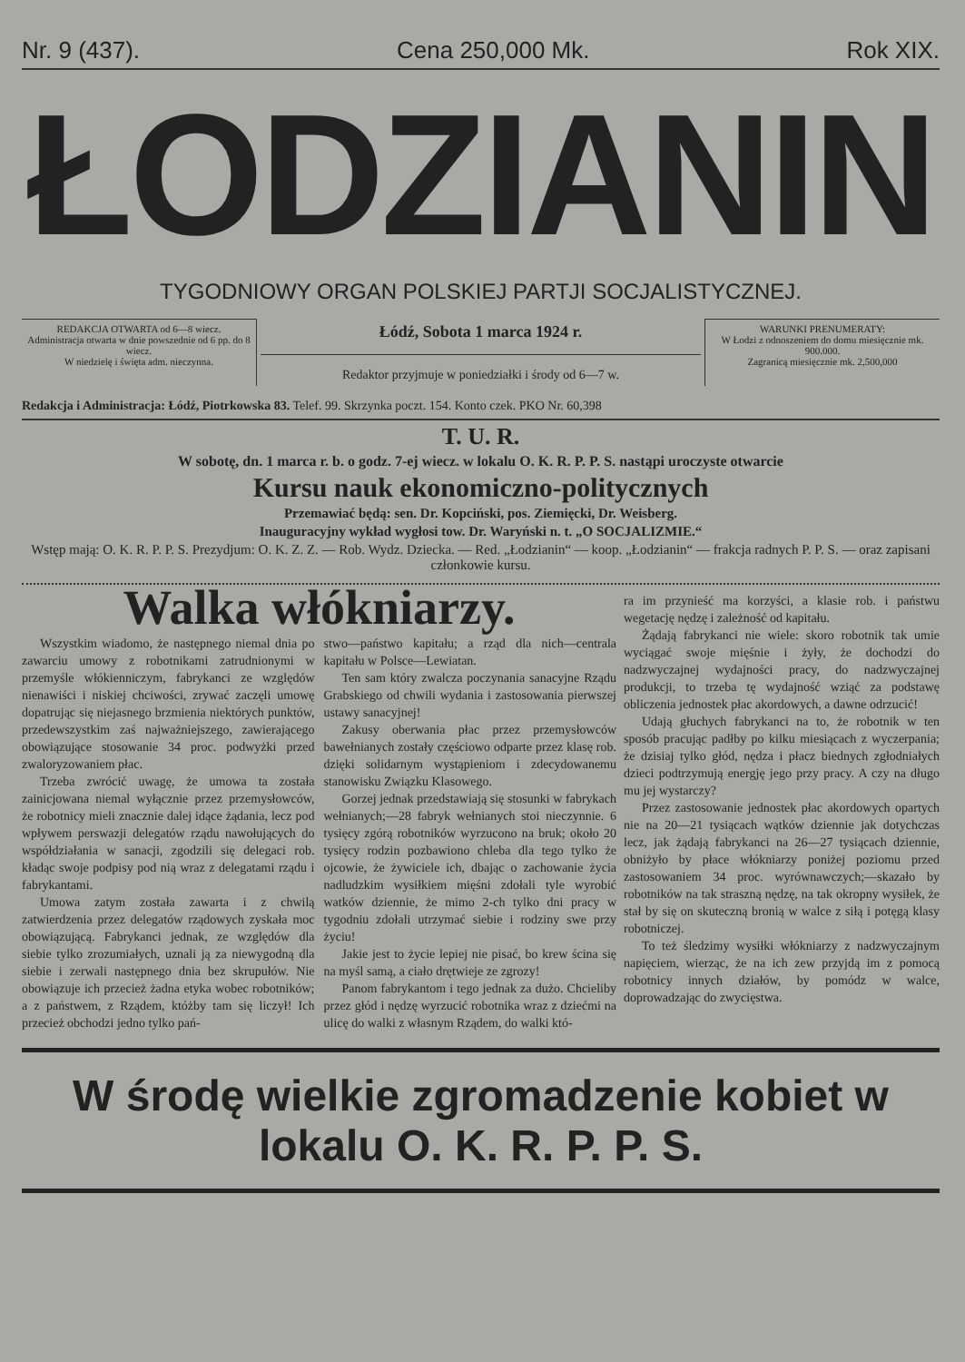Nr. 9 (437). Cena 250,000 Mk. Rok XIX.
ŁODZIANIN
TYGODNIOWY ORGAN POLSKIEJ PARTJI SOCJALISTYCZNEJ.
REDAKCJA OTWARTA od 6—8 wiecz.
Administracja otwarta w dnie powszednie od 6 pp. do 8 wiecz.
W niedzielę i święta adm. nieczynna.
Łódź, Sobota 1 marca 1924 r.
Redaktor przyjmuje w poniedziałki i środy od 6—7 w.
WARUNKI PRENUMERATY:
W Łodzi z odnoszeniem do domu miesięcznie mk. 900.000.
Zagranicą miesięcznie mk. 2,500,000
Redakcja i Administracja: Łódź, Piotrkowska 83. Telef. 99. Skrzynka poczt. 154. Konto czek. PKO Nr. 60,398
T. U. R.
W sobotę, dn. 1 marca r. b. o godz. 7-ej wiecz. w lokalu O. K. R. P. P. S. nastąpi uroczyste otwarcie
Kursu nauk ekonomiczno-politycznych
Przemawiać będą: sen. Dr. Kopciński, pos. Ziemięcki, Dr. Weisberg.
Inauguracyjny wykład wygłosi tow. Dr. Waryński n. t. „O SOCJALIZMIE.“
Wstęp mają: O. K. R. P. P. S. Prezydjum: O. K. Z. Z. — Rob. Wydz. Dziecka. — Red. „Łodzianin“ — koop. „Łodzianin“ — frakcja radnych P. P. S. — oraz zapisani członkowie kursu.
Walka włókniarzy.
Wszystkim wiadomo, że następnego niemal dnia po zawarciu umowy z robotnikami zatrudnionymi w przemyśle włókienniczym, fabrykanci ze względów nienawiści i niskiej chciwości, zrywać zaczęli umowę dopatrując się niejasnego brzmienia niektórych punktów, przedewszystkim zaś najważniejszego, zawierającego obowiązujące stosowanie 34 proc. podwyżki przed zwaloryzowaniem płac.
Trzeba zwrócić uwagę, że umowa ta została zainicjowana niemal wyłącznie przez przemysłowców, że robotnicy mieli znacznie dalej idące żądania, lecz pod wpływem perswazji delegatów rządu nawołujących do współdziałania w sanacji, zgodzili się delegaci rob. kładąc swoje podpisy pod nią wraz z delegatami rządu i fabrykantami.
Umowa zatym została zawarta i z chwilą zatwierdzenia przez delegatów rządowych zyskała moc obowiązującą. Fabrykanci jednak, ze względów dla siebie tylko zrozumiałych, uznali ją za niewygodną dla siebie i zerwali następnego dnia bez skrupułów. Nie obowiązuje ich przecież żadna etyka wobec robotników; a z państwem, z Rządem, któżby tam się liczył! Ich przecież obchodzi jedno tylko pań-
stwo—państwo kapitału; a rząd dla nich—centrala kapitału w Polsce—Lewiatan.
Ten sam który zwalcza poczynania sanacyjne Rządu Grabskiego od chwili wydania i zastosowania pierwszej ustawy sanacyjnej!
Zakusy oberwania płac przez przemysłowców bawełnianych zostały częściowo odparte przez klasę rob. dzięki solidarnym wystąpieniom i zdecydowanemu stanowisku Związku Klasowego.
Gorzej jednak przedstawiają się stosunki w fabrykach wełnianych;—28 fabryk wełnianych stoi nieczynnie. 6 tysięcy zgórą robotników wyrzucono na bruk; około 20 tysięcy rodzin pozbawiono chleba dla tego tylko że ojcowie, że żywiciele ich, dbając o zachowanie życia nadludzkim wysiłkiem mięśni zdołali tyle wyrobić watków dziennie, że mimo 2-ch tylko dni pracy w tygodniu zdołali utrzymać siebie i rodziny swe przy życiu!
Jakie jest to życie lepiej nie pisać, bo krew ścina się na myśl samą, a ciało drętwieje ze zgrozy!
Panom fabrykantom i tego jednak za dużo. Chcieliby przez głód i nędzę wyrzucić robotnika wraz z dziećmi na ulicę do walki z własnym Rządem, do walki któ-
ra im przynieść ma korzyści, a klasie rob. i państwu wegetację nędzę i zależność od kapitału.
Żądają fabrykanci nie wiele: skoro robotnik tak umie wyciągać swoje mięśnie i żyły, że dochodzi do nadzwyczajnej wydajności pracy, do nadzwyczajnej produkcji, to trzeba tę wydajność wziąć za podstawę obliczenia jednostek płac akordowych, a dawne odrzucić!
Udają głuchych fabrykanci na to, że robotnik w ten sposób pracując padłby po kilku miesiącach z wyczerpania; że dzisiaj tylko głód, nędza i płacz biednych zgłodniałych dzieci podtrzymują energję jego przy pracy. A czy na długo mu jej wystarczy?
Przez zastosowanie jednostek płac akordowych opartych nie na 20—21 tysiącach wątków dziennie jak dotychczas lecz, jak żądają fabrykanci na 26—27 tysiącach dziennie, obniżyło by płace włókniarzy poniżej poziomu przed zastosowaniem 34 proc. wyrównawczych;—skazało by robotników na tak straszną nędzę, na tak okropny wysiłek, że stał by się on skuteczną bronią w walce z siłą i potęgą klasy robotniczej.
To też śledzimy wysiłki włókniarzy z nadzwyczajnym napięciem, wierząc, że na ich zew przyjdą im z pomocą robotnicy innych działów, by pomódz w walce, doprowadzając do zwycięstwa.
W środę wielkie zgromadzenie kobiet w lokalu O. K. R. P. P. S.